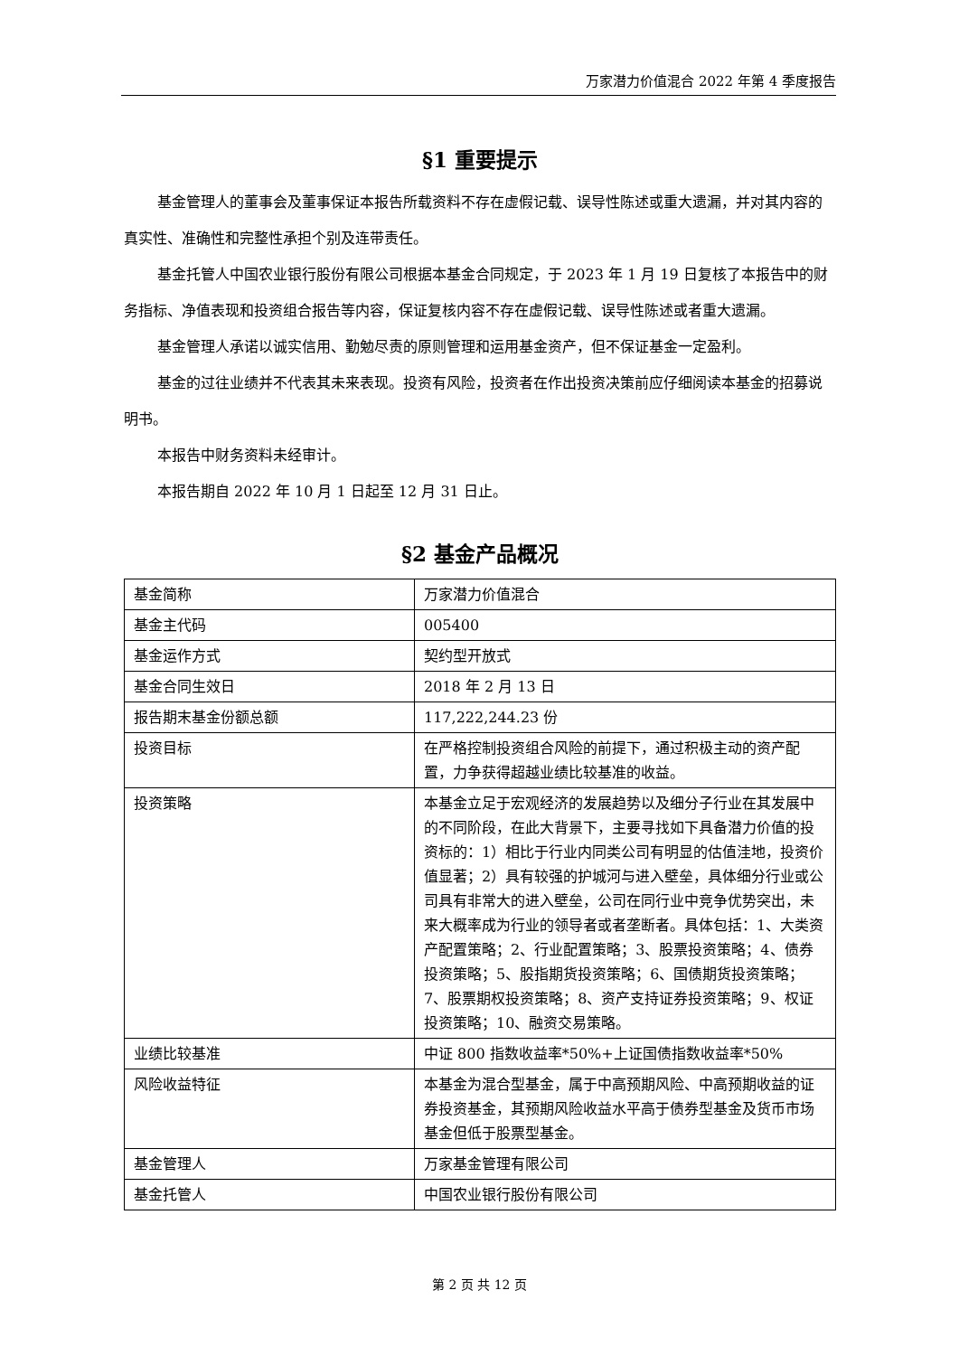万家潜力价值混合 2022 年第 4 季度报告
§1 重要提示
基金管理人的董事会及董事保证本报告所载资料不存在虚假记载、误导性陈述或重大遗漏，并对其内容的真实性、准确性和完整性承担个别及连带责任。
基金托管人中国农业银行股份有限公司根据本基金合同规定，于 2023 年 1 月 19 日复核了本报告中的财务指标、净值表现和投资组合报告等内容，保证复核内容不存在虚假记载、误导性陈述或者重大遗漏。
基金管理人承诺以诚实信用、勤勉尽责的原则管理和运用基金资产，但不保证基金一定盈利。
基金的过往业绩并不代表其未来表现。投资有风险，投资者在作出投资决策前应仔细阅读本基金的招募说明书。
本报告中财务资料未经审计。
本报告期自 2022 年 10 月 1 日起至 12 月 31 日止。
§2 基金产品概况
| 基金简称 | 万家潜力价值混合 |
| 基金主代码 | 005400 |
| 基金运作方式 | 契约型开放式 |
| 基金合同生效日 | 2018 年 2 月 13 日 |
| 报告期末基金份额总额 | 117,222,244.23 份 |
| 投资目标 | 在严格控制投资组合风险的前提下，通过积极主动的资产配置，力争获得超越业绩比较基准的收益。 |
| 投资策略 | 本基金立足于宏观经济的发展趋势以及细分子行业在其发展中的不同阶段，在此大背景下，主要寻找如下具备潜力价值的投资标的：1）相比于行业内同类公司有明显的估值洼地，投资价值显著；2）具有较强的护城河与进入壁垒，具体细分行业或公司具有非常大的进入壁垒，公司在同行业中竞争优势突出，未来大概率成为行业的领导者或者垄断者。具体包括：1、大类资产配置策略；2、行业配置策略；3、股票投资策略；4、债券投资策略；5、股指期货投资策略；6、国债期货投资策略；7、股票期权投资策略；8、资产支持证券投资策略；9、权证投资策略；10、融资交易策略。 |
| 业绩比较基准 | 中证 800 指数收益率*50%+上证国债指数收益率*50% |
| 风险收益特征 | 本基金为混合型基金，属于中高预期风险、中高预期收益的证券投资基金，其预期风险收益水平高于债券型基金及货币市场基金但低于股票型基金。 |
| 基金管理人 | 万家基金管理有限公司 |
| 基金托管人 | 中国农业银行股份有限公司 |
第 2 页 共 12 页